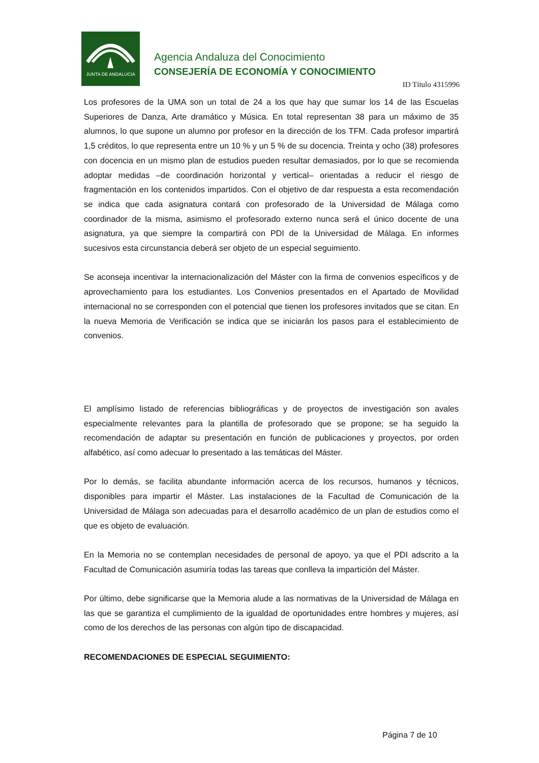JUNTA DE ANDALUCIA
Agencia Andaluza del Conocimiento
CONSEJERÍA DE ECONOMÍA Y CONOCIMIENTO
ID Título 4315996
Los profesores de la UMA son un total de 24 a los que hay que sumar los 14 de las Escuelas Superiores de Danza, Arte dramático y Música. En total representan 38 para un máximo de 35 alumnos, lo que supone un alumno por profesor en la dirección de los TFM. Cada profesor impartirá 1,5 créditos, lo que representa entre un 10 % y un 5 % de su docencia. Treinta y ocho (38) profesores con docencia en un mismo plan de estudios pueden resultar demasiados, por lo que se recomienda adoptar medidas –de coordinación horizontal y vertical– orientadas a reducir el riesgo de fragmentación en los contenidos impartidos. Con el objetivo de dar respuesta a esta recomendación se indica que cada asignatura contará con profesorado de la Universidad de Málaga como coordinador de la misma, asimismo el profesorado externo nunca será el único docente de una asignatura, ya que siempre la compartirá con PDI de la Universidad de Málaga. En informes sucesivos esta circunstancia deberá ser objeto de un especial seguimiento.
Se aconseja incentivar la internacionalización del Máster con la firma de convenios específicos y de aprovechamiento para los estudiantes. Los Convenios presentados en el Apartado de Movilidad internacional no se corresponden con el potencial que tienen los profesores invitados que se citan. En la nueva Memoria de Verificación se indica que se iniciarán los pasos para el establecimiento de convenios.
El amplísimo listado de referencias bibliográficas y de proyectos de investigación son avales especialmente relevantes para la plantilla de profesorado que se propone; se ha seguido la recomendación de adaptar su presentación en función de publicaciones y proyectos, por orden alfabético, así como adecuar lo presentado a las temáticas del Máster.
Por lo demás, se facilita abundante información acerca de los recursos, humanos y técnicos, disponibles para impartir el Máster. Las instalaciones de la Facultad de Comunicación de la Universidad de Málaga son adecuadas para el desarrollo académico de un plan de estudios como el que es objeto de evaluación.
En la Memoria no se contemplan necesidades de personal de apoyo, ya que el PDI adscrito a la Facultad de Comunicación asumiría todas las tareas que conlleva la impartición del Máster.
Por último, debe significarse que la Memoria alude a las normativas de la Universidad de Málaga en las que se garantiza el cumplimiento de la igualdad de oportunidades entre hombres y mujeres, así como de los derechos de las personas con algún tipo de discapacidad.
RECOMENDACIONES DE ESPECIAL SEGUIMIENTO:
Página 7 de 10